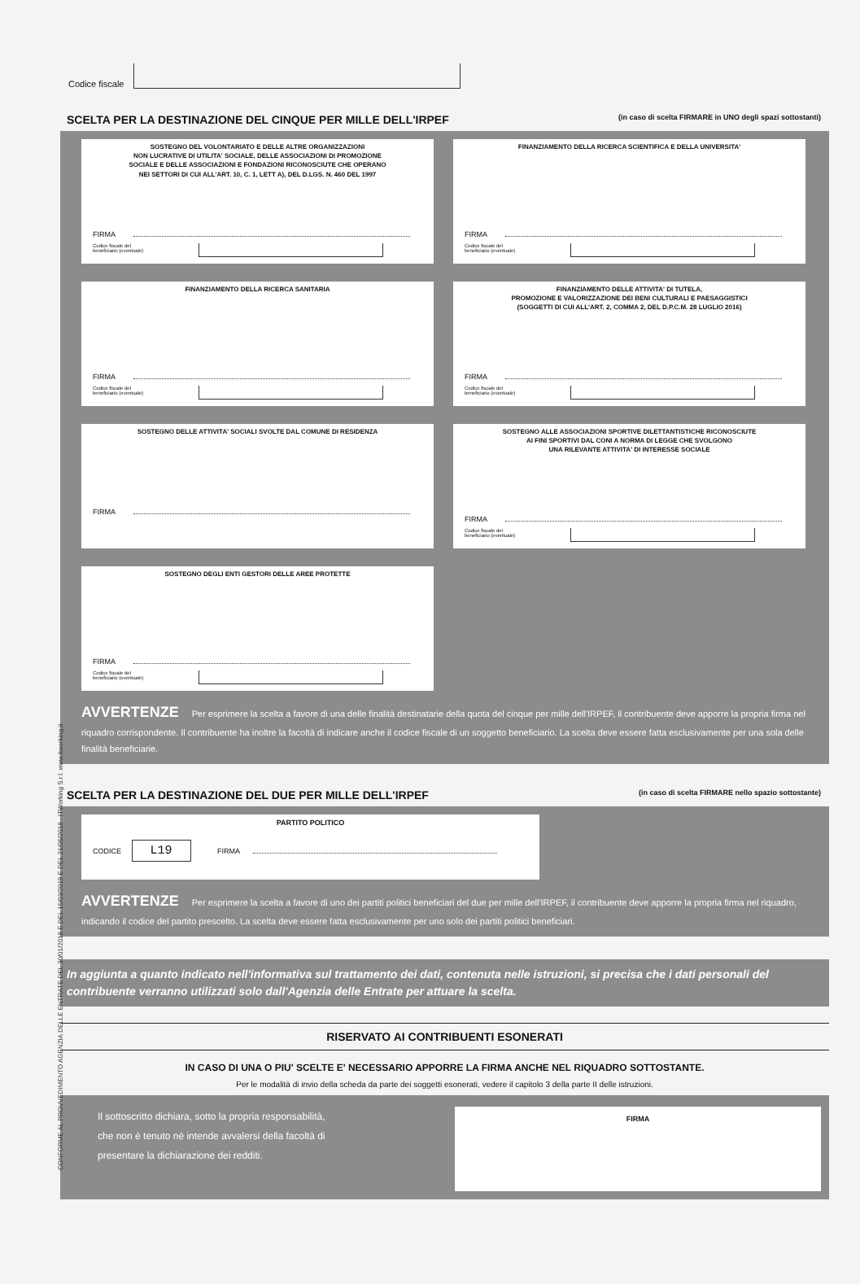CONFORME AL PROVVEDIMENTO AGENZIA DELLE ENTRATE DEL 30/01/2018 E DEL 15/03/2018 E DEL 21/05/2018 - ITWorking S.r.l. www.itworking.it
Codice fiscale
SCELTA PER LA DESTINAZIONE DEL CINQUE PER MILLE DELL'IRPEF (in caso di scelta FIRMARE in UNO degli spazi sottostanti)
SOSTEGNO DEL VOLONTARIATO E DELLE ALTRE ORGANIZZAZIONI
NON LUCRATIVE DI UTILITA' SOCIALE, DELLE ASSOCIAZIONI DI PROMOZIONE
SOCIALE E DELLE ASSOCIAZIONI E FONDAZIONI RICONOSCIUTE CHE OPERANO
NEI SETTORI DI CUI ALL'ART. 10, C. 1, LETT A), DEL D.LGS. N. 460 DEL 1997
FIRMA
Codice fiscale del
beneficiario (eventuale)
FINANZIAMENTO DELLA RICERCA SCIENTIFICA E DELLA UNIVERSITA'
FIRMA
Codice fiscale del
beneficiario (eventuale)
FINANZIAMENTO DELLA RICERCA SANITARIA
FIRMA
Codice fiscale del
beneficiario (eventuale)
FINANZIAMENTO DELLE ATTIVITA' DI TUTELA,
PROMOZIONE E VALORIZZAZIONE DEI BENI CULTURALI E PAESAGGISTICI
(SOGGETTI DI CUI ALL'ART. 2, COMMA 2, DEL D.P.C.M. 28 LUGLIO 2016)
FIRMA
Codice fiscale del
beneficiario (eventuale)
SOSTEGNO DELLE ATTIVITA' SOCIALI SVOLTE DAL COMUNE DI RESIDENZA
FIRMA
SOSTEGNO ALLE ASSOCIAZIONI SPORTIVE DILETTANTISTICHE RICONOSCIUTE
AI FINI SPORTIVI DAL CONI A NORMA DI LEGGE CHE SVOLGONO
UNA RILEVANTE ATTIVITA' DI INTERESSE SOCIALE
FIRMA
Codice fiscale del
beneficiario (eventuale)
SOSTEGNO DEGLI ENTI GESTORI DELLE AREE PROTETTE
FIRMA
Codice fiscale del
beneficiario (eventuale)
AVVERTENZE Per esprimere la scelta a favore di una delle finalità destinatarie della quota del cinque per mille dell'IRPEF, il contribuente deve apporre la propria firma nel riquadro corrispondente. Il contribuente ha inoltre la facoltà di indicare anche il codice fiscale di un soggetto beneficiario. La scelta deve essere fatta esclusivamente per una sola delle finalità beneficiarie.
SCELTA PER LA DESTINAZIONE DEL DUE PER MILLE DELL'IRPEF (in caso di scelta FIRMARE nello spazio sottostante)
PARTITO POLITICO
CODICE L19 FIRMA
AVVERTENZE Per esprimere la scelta a favore di uno dei partiti politici beneficiari del due per mille dell'IRPEF, il contribuente deve apporre la propria firma nel riquadro, indicando il codice del partito prescelto. La scelta deve essere fatta esclusivamente per uno solo dei partiti politici beneficiari.
In aggiunta a quanto indicato nell'informativa sul trattamento dei dati, contenuta nelle istruzioni, si precisa che i dati personali del contribuente verranno utilizzati solo dall'Agenzia delle Entrate per attuare la scelta.
RISERVATO AI CONTRIBUENTI ESONERATI
IN CASO DI UNA O PIU' SCELTE E' NECESSARIO APPORRE LA FIRMA ANCHE NEL RIQUADRO SOTTOSTANTE.
Per le modalità di invio della scheda da parte dei soggetti esonerati, vedere il capitolo 3 della parte II delle istruzioni.
Il sottoscritto dichiara, sotto la propria responsabilità,
che non è tenuto né intende avvalersi della facoltà di
presentare la dichiarazione dei redditi.
FIRMA